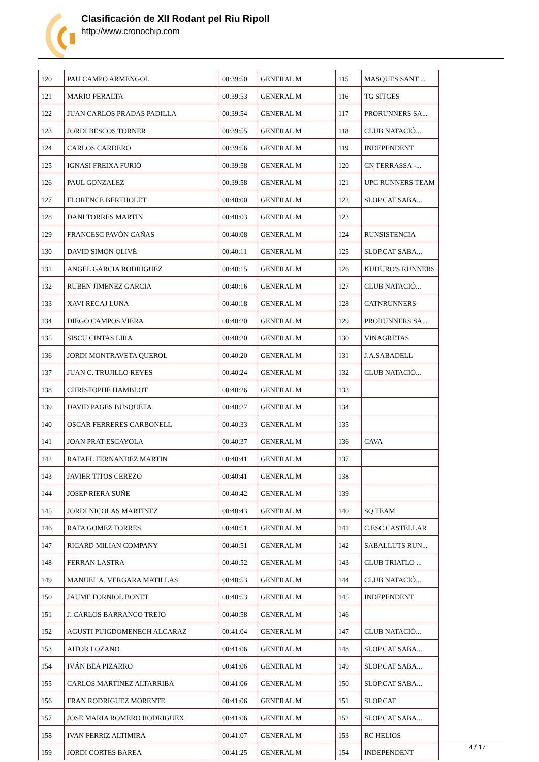Clasificación de XII Rodant pel Riu Ripoll
http://www.cronochip.com
| 120 | PAU CAMPO ARMENGOL | 00:39:50 | GENERAL M | 115 | MASQUES SANT ... |
| 121 | MARIO PERALTA | 00:39:53 | GENERAL M | 116 | TG SITGES |
| 122 | JUAN CARLOS PRADAS PADILLA | 00:39:54 | GENERAL M | 117 | PRORUNNERS SA... |
| 123 | JORDI BESCOS TORNER | 00:39:55 | GENERAL M | 118 | CLUB NATACIÓ... |
| 124 | CARLOS CARDERO | 00:39:56 | GENERAL M | 119 | INDEPENDENT |
| 125 | IGNASI FREIXA FURIÓ | 00:39:58 | GENERAL M | 120 | CN TERRASSA -... |
| 126 | PAUL GONZALEZ | 00:39:58 | GENERAL M | 121 | UPC RUNNERS TEAM |
| 127 | FLORENCE BERTHOLET | 00:40:00 | GENERAL M | 122 | SLOP.CAT SABA... |
| 128 | DANI TORRES MARTIN | 00:40:03 | GENERAL M | 123 | |
| 129 | FRANCESC PAVÓN CAÑAS | 00:40:08 | GENERAL M | 124 | RUNSISTENCIA |
| 130 | DAVID SIMÓN OLIVÉ | 00:40:11 | GENERAL M | 125 | SLOP.CAT SABA... |
| 131 | ANGEL GARCIA RODRIGUEZ | 00:40:15 | GENERAL M | 126 | KUDURO'S RUNNERS |
| 132 | RUBEN JIMENEZ GARCIA | 00:40:16 | GENERAL M | 127 | CLUB NATACIÓ... |
| 133 | XAVI RECAJ LUNA | 00:40:18 | GENERAL M | 128 | CATNRUNNERS |
| 134 | DIEGO CAMPOS VIERA | 00:40:20 | GENERAL M | 129 | PRORUNNERS SA... |
| 135 | SISCU CINTAS LIRA | 00:40:20 | GENERAL M | 130 | VINAGRETAS |
| 136 | JORDI MONTRAVETA QUEROL | 00:40:20 | GENERAL M | 131 | J.A.SABADELL |
| 137 | JUAN C. TRUJILLO REYES | 00:40:24 | GENERAL M | 132 | CLUB NATACIÓ... |
| 138 | CHRISTOPHE HAMBLOT | 00:40:26 | GENERAL M | 133 | |
| 139 | DAVID PAGES BUSQUETA | 00:40:27 | GENERAL M | 134 | |
| 140 | OSCAR FERRERES CARBONELL | 00:40:33 | GENERAL M | 135 | |
| 141 | JOAN PRAT ESCAYOLA | 00:40:37 | GENERAL M | 136 | CAVA |
| 142 | RAFAEL FERNANDEZ MARTIN | 00:40:41 | GENERAL M | 137 | |
| 143 | JAVIER TITOS CEREZO | 00:40:41 | GENERAL M | 138 | |
| 144 | JOSEP RIERA SUÑE | 00:40:42 | GENERAL M | 139 | |
| 145 | JORDI NICOLAS MARTINEZ | 00:40:43 | GENERAL M | 140 | SQ TEAM |
| 146 | RAFA GOMEZ TORRES | 00:40:51 | GENERAL M | 141 | C.ESC.CASTELLAR |
| 147 | RICARD MILIAN COMPANY | 00:40:51 | GENERAL M | 142 | SABALLUTS RUN... |
| 148 | FERRAN LASTRA | 00:40:52 | GENERAL M | 143 | CLUB TRIATLO ... |
| 149 | MANUEL A. VERGARA MATILLAS | 00:40:53 | GENERAL M | 144 | CLUB NATACIÓ... |
| 150 | JAUME FORNIOL BONET | 00:40:53 | GENERAL M | 145 | INDEPENDENT |
| 151 | J. CARLOS BARRANCO TREJO | 00:40:58 | GENERAL M | 146 | |
| 152 | AGUSTI PUIGDOMENECH ALCARAZ | 00:41:04 | GENERAL M | 147 | CLUB NATACIÓ... |
| 153 | AITOR LOZANO | 00:41:06 | GENERAL M | 148 | SLOP.CAT SABA... |
| 154 | IVÁN BEA PIZARRO | 00:41:06 | GENERAL M | 149 | SLOP.CAT SABA... |
| 155 | CARLOS MARTINEZ ALTARRIBA | 00:41:06 | GENERAL M | 150 | SLOP.CAT SABA... |
| 156 | FRAN RODRIGUEZ MORENTE | 00:41:06 | GENERAL M | 151 | SLOP.CAT |
| 157 | JOSE MARIA ROMERO RODRIGUEX | 00:41:06 | GENERAL M | 152 | SLOP.CAT SABA... |
| 158 | IVAN FERRIZ ALTIMIRA | 00:41:07 | GENERAL M | 153 | RC HELIOS |
| 159 | JORDI CORTÈS BAREA | 00:41:25 | GENERAL M | 154 | INDEPENDENT |
4 / 17